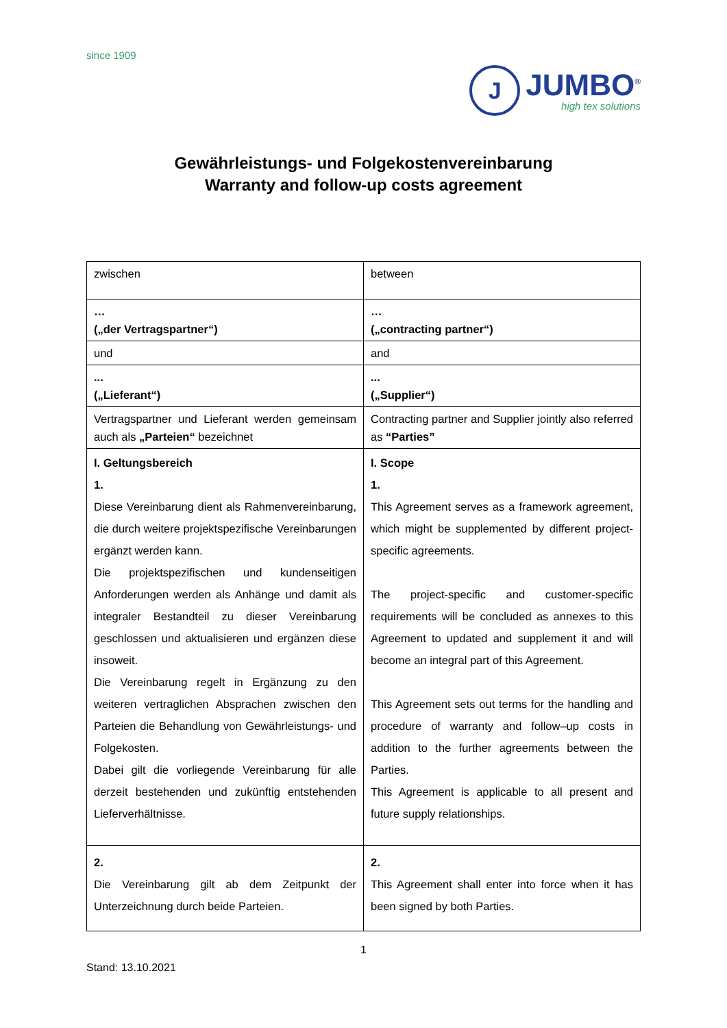since 1909
J
JUMBO<sup>®</sup>
high tex solutions
Gewährleistungs- und Folgekostenvereinbarung
Warranty and follow-up costs agreement
| zwischen | between |
| … („der Vertragspartner“) | … („contracting partner“) |
| und | and |
| ... („Lieferant“) | ... („Supplier“) |
| Vertragspartner und Lieferant werden gemeinsam auch als „Parteien“ bezeichnet | Contracting partner and Supplier jointly also referred as “Parties” |
| I. Geltungsbereich 1. Diese Vereinbarung dient als Rahmen­vereinbarung, die durch weitere projekt­spezifische Vereinbarungen ergänzt werden kann. Die projektspezifischen und kundenseitigen Anforderungen werden als Anhänge und damit als integraler Bestandteil zu dieser Vereinbarung geschlossen und aktualisieren und ergänzen diese insoweit. Die Vereinbarung regelt in Ergänzung zu den weiteren vertraglichen Absprachen zwischen den Parteien die Behandlung von Gewährleistungs- und Folgekosten. Dabei gilt die vorliegende Vereinbarung für alle derzeit bestehenden und zukünftig entstehenden Lieferverhältnisse. | I. Scope 1. This Agreement serves as a framework agreement, which might be supplemented by different project-specific agreements. The project-specific and customer-specific requirements will be concluded as annexes to this Agreement to updated and supplement it and will become an integral part of this Agreement. This Agreement sets out terms for the handling and procedure of warranty and follow–up costs in addition to the further agreements between the Parties. This Agreement is applicable to all present and future supply relationships. |
| 2. Die Vereinbarung gilt ab dem Zeitpunkt der Unterzeichnung durch beide Parteien. | 2. This Agreement shall enter into force when it has been signed by both Parties. |
1
Stand: 13.10.2021